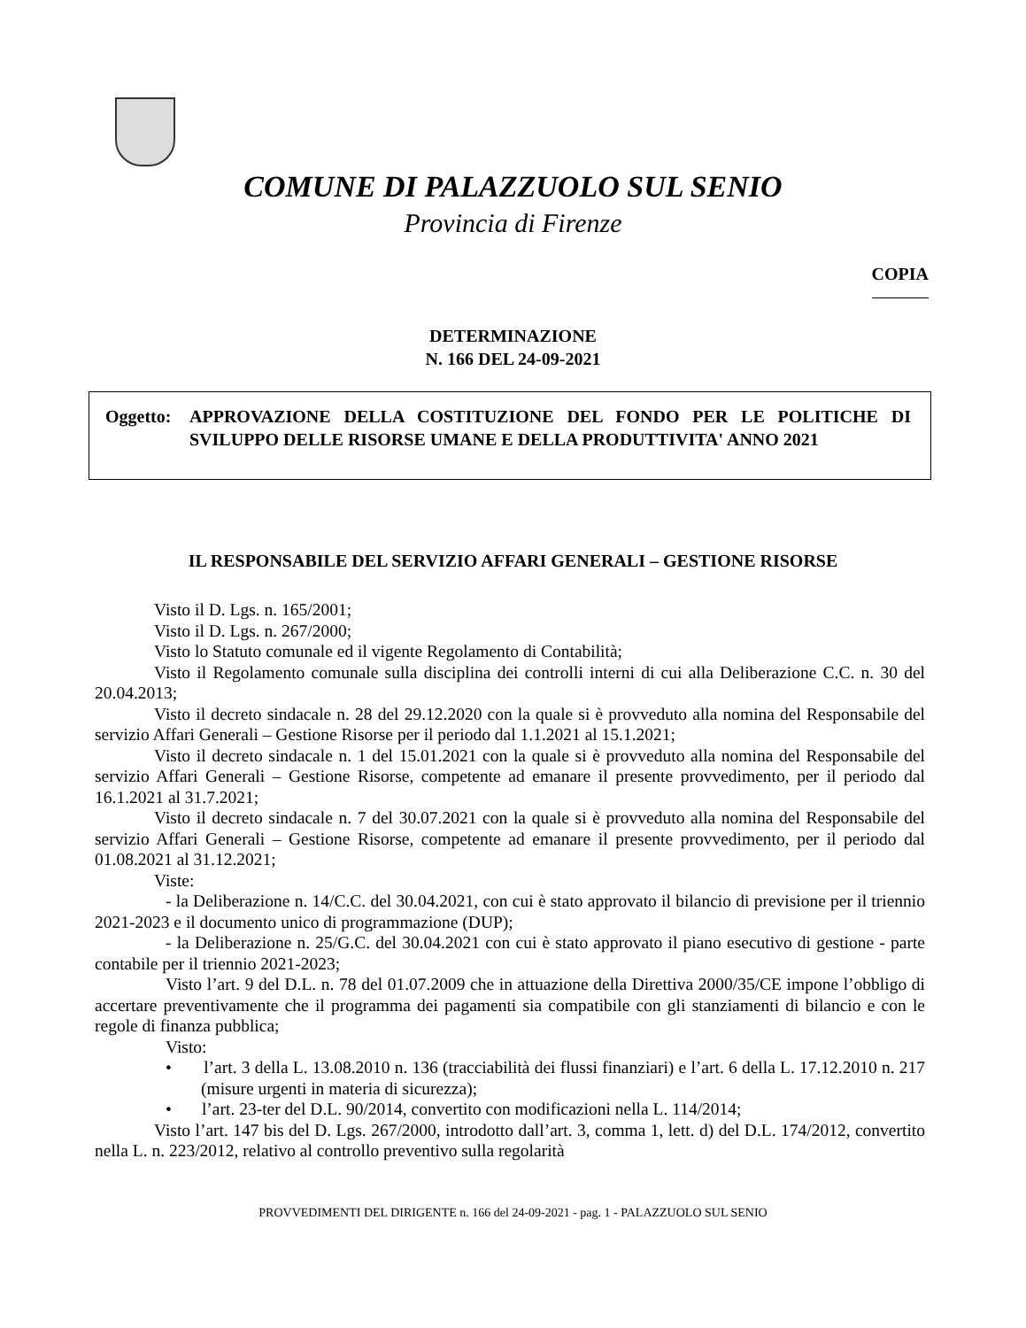COMUNE DI PALAZZUOLO SUL SENIO
Provincia di Firenze
COPIA
DETERMINAZIONE
N. 166 DEL 24-09-2021
| Oggetto: | APPROVAZIONE DELLA COSTITUZIONE DEL FONDO PER LE POLITICHE DI SVILUPPO DELLE RISORSE UMANE E DELLA PRODUTTIVITA' ANNO 2021 |
IL RESPONSABILE DEL SERVIZIO AFFARI GENERALI – GESTIONE RISORSE
Visto il D. Lgs. n. 165/2001;
Visto il D. Lgs. n. 267/2000;
Visto lo Statuto comunale ed il vigente Regolamento di Contabilità;
Visto il Regolamento comunale sulla disciplina dei controlli interni di cui alla Deliberazione C.C. n. 30 del 20.04.2013;
Visto il decreto sindacale n. 28 del 29.12.2020 con la quale si è provveduto alla nomina del Responsabile del servizio Affari Generali – Gestione Risorse per il periodo dal 1.1.2021 al 15.1.2021;
Visto il decreto sindacale n. 1 del 15.01.2021 con la quale si è provveduto alla nomina del Responsabile del servizio Affari Generali – Gestione Risorse, competente ad emanare il presente provvedimento, per il periodo dal 16.1.2021 al 31.7.2021;
Visto il decreto sindacale n. 7 del 30.07.2021 con la quale si è provveduto alla nomina del Responsabile del servizio Affari Generali – Gestione Risorse, competente ad emanare il presente provvedimento, per il periodo dal 01.08.2021 al 31.12.2021;
Viste:
- la Deliberazione n. 14/C.C. del 30.04.2021, con cui è stato approvato il bilancio di previsione per il triennio 2021-2023 e il documento unico di programmazione (DUP);
- la Deliberazione n. 25/G.C. del 30.04.2021 con cui è stato approvato il piano esecutivo di gestione - parte contabile per il triennio 2021-2023;
Visto l’art. 9 del D.L. n. 78 del 01.07.2009 che in attuazione della Direttiva 2000/35/CE impone l’obbligo di accertare preventivamente che il programma dei pagamenti sia compatibile con gli stanziamenti di bilancio e con le regole di finanza pubblica;
Visto:
• l’art. 3 della L. 13.08.2010 n. 136 (tracciabilità dei flussi finanziari) e l’art. 6 della L. 17.12.2010 n. 217 (misure urgenti in materia di sicurezza);
• l’art. 23-ter del D.L. 90/2014, convertito con modificazioni nella L. 114/2014;
Visto l’art. 147 bis del D. Lgs. 267/2000, introdotto dall’art. 3, comma 1, lett. d) del D.L. 174/2012, convertito nella L. n. 223/2012, relativo al controllo preventivo sulla regolarità
PROVVEDIMENTI DEL DIRIGENTE n. 166 del 24-09-2021 - pag. 1 - PALAZZUOLO SUL SENIO